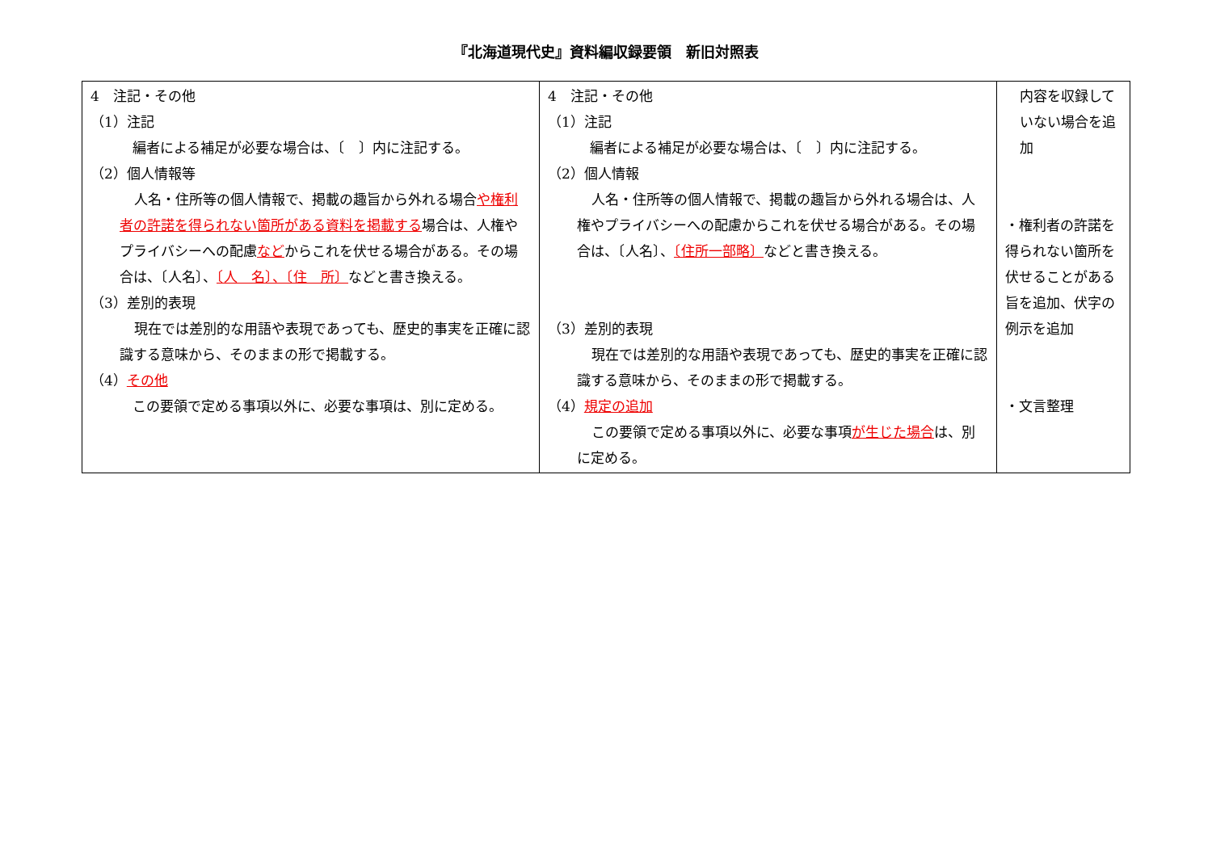『北海道現代史』資料編収録要領　新旧対照表
| 4 注記・その他 （1）注記 編者による補足が必要な場合は、〔 〕内に注記する。 （2）個人情報等 人名・住所等の個人情報で、掲載の趣旨から外れる場合 や権利者の許諾を得られない箇所がある資料を掲載する 場合は、人権やプライバシーへの配慮 など からこれを伏せる場合がある。その場合は、〔人名〕、 〔人 名〕、〔住 所〕 などと書き換える。 （3）差別的表現 現在では差別的な用語や表現であっても、歴史的事実を正確に認識する意味から、そのままの形で掲載する。 （4） その他 この要領で定める事項以外に、必要な事項は、別に定める。 | 4 注記・その他 （1）注記 編者による補足が必要な場合は、〔 〕内に注記する。 （2）個人情報 人名・住所等の個人情報で、掲載の趣旨から外れる場合は、人権やプライバシーへの配慮からこれを伏せる場合がある。その場合は、〔人名〕、 〔住所一部略〕 などと書き換える。 （3）差別的表現 現在では差別的な用語や表現であっても、歴史的事実を正確に認識する意味から、そのままの形で掲載する。 （4） 規定の追加 この要領で定める事項以外に、必要な事項 が生じた場合 は、別に定める。 | 内容を収録していない場合を追加 ・権利者の許諾を得られない箇所を伏せることがある旨を追加、伏字の例示を追加 ・文言整理 |